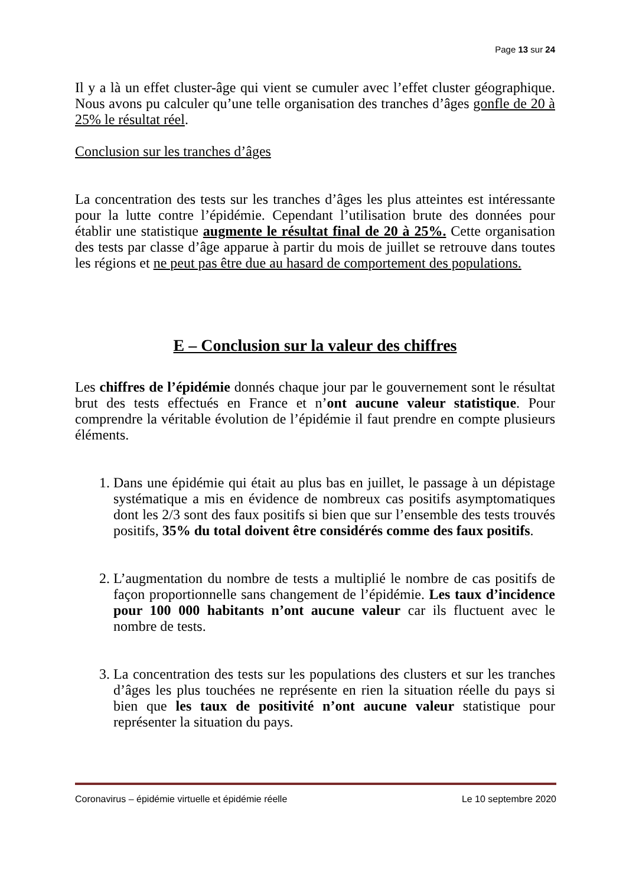Page 13 sur 24
Il y a là un effet cluster-âge qui vient se cumuler avec l’effet cluster géographique. Nous avons pu calculer qu’une telle organisation des tranches d’âges gonfle de 20 à 25% le résultat réel.
Conclusion sur les tranches d’âges
La concentration des tests sur les tranches d’âges les plus atteintes est intéressante pour la lutte contre l’épidémie. Cependant l’utilisation brute des données pour établir une statistique augmente le résultat final de 20 à 25%. Cette organisation des tests par classe d’âge apparue à partir du mois de juillet se retrouve dans toutes les régions et ne peut pas être due au hasard de comportement des populations.
E – Conclusion sur la valeur des chiffres
Les chiffres de l’épidémie donnés chaque jour par le gouvernement sont le résultat brut des tests effectués en France et n’ont aucune valeur statistique. Pour comprendre la véritable évolution de l’épidémie il faut prendre en compte plusieurs éléments.
1. Dans une épidémie qui était au plus bas en juillet, le passage à un dépistage systématique a mis en évidence de nombreux cas positifs asymptomatiques dont les 2/3 sont des faux positifs si bien que sur l’ensemble des tests trouvés positifs, 35% du total doivent être considérés comme des faux positifs.
2. L’augmentation du nombre de tests a multiplié le nombre de cas positifs de façon proportionnelle sans changement de l’épidémie. Les taux d’incidence pour 100 000 habitants n’ont aucune valeur car ils fluctuent avec le nombre de tests.
3. La concentration des tests sur les populations des clusters et sur les tranches d’âges les plus touchées ne représente en rien la situation réelle du pays si bien que les taux de positivité n’ont aucune valeur statistique pour représenter la situation du pays.
Coronavirus – épidémie virtuelle et épidémie réelle Le 10 septembre 2020